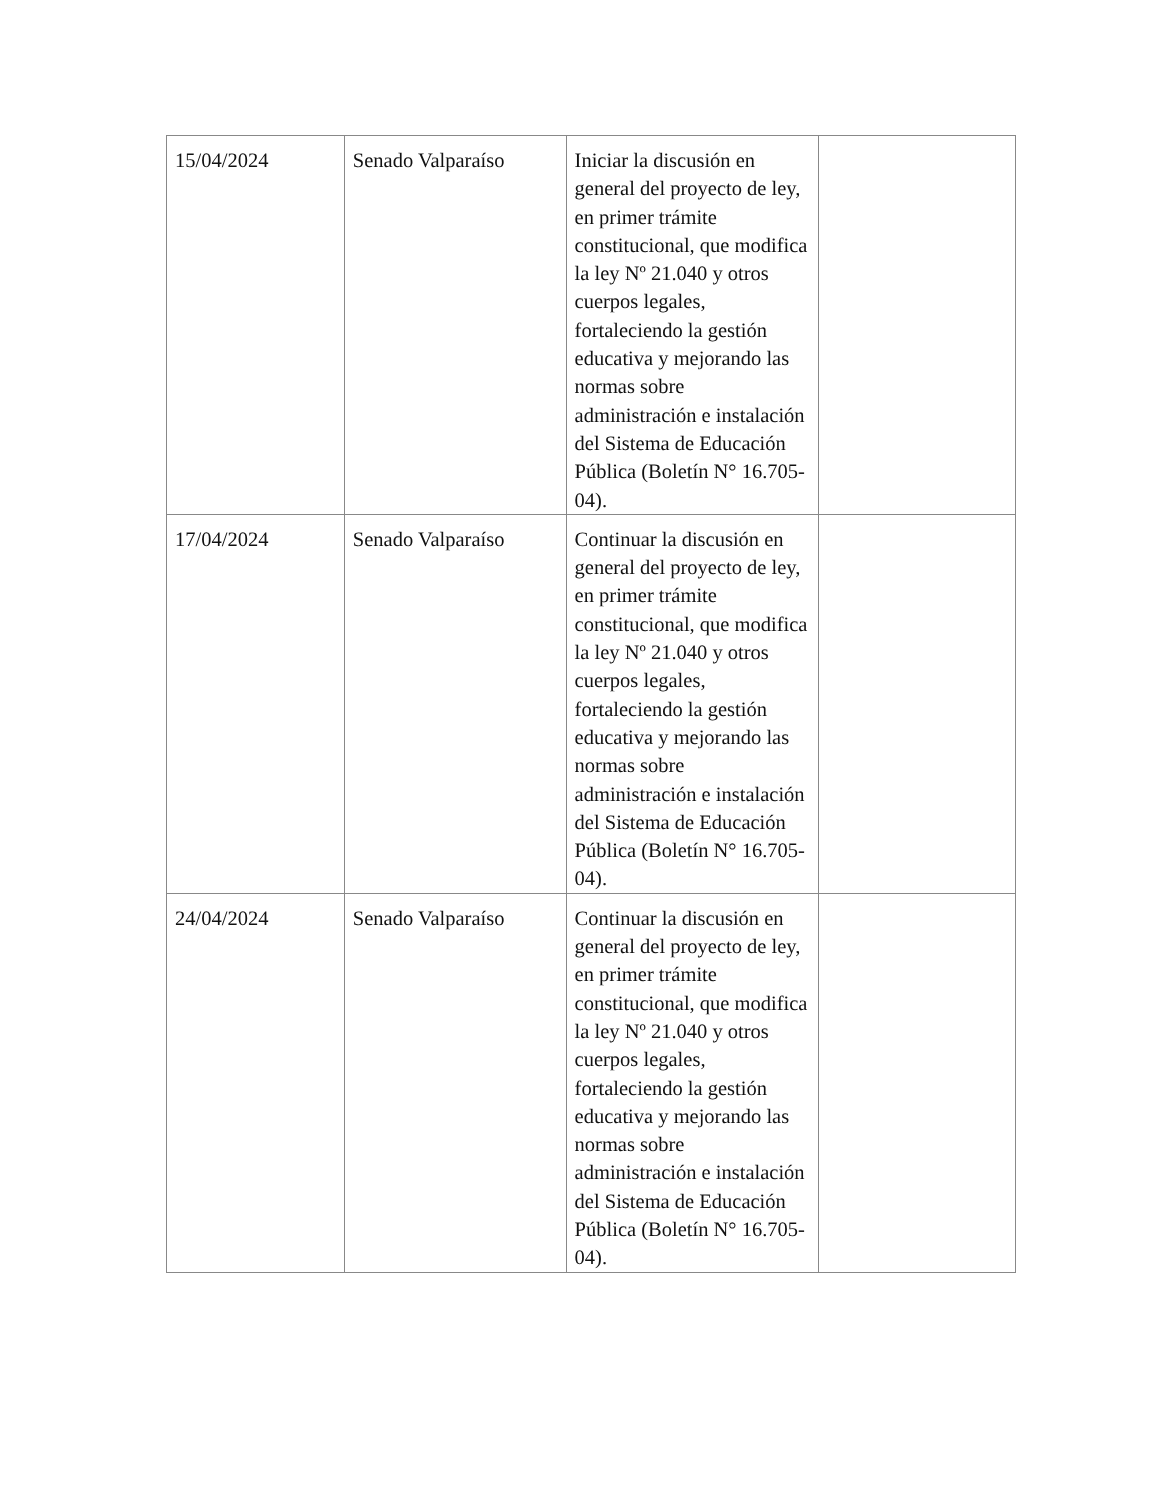| 15/04/2024 | Senado Valparaíso | Iniciar la discusión en general del proyecto de ley, en primer trámite constitucional, que modifica la ley Nº 21.040 y otros cuerpos legales, fortaleciendo la gestión educativa y mejorando las normas sobre administración e instalación del Sistema de Educación Pública (Boletín N° 16.705-04). | |
| 17/04/2024 | Senado Valparaíso | Continuar la discusión en general del proyecto de ley, en primer trámite constitucional, que modifica la ley Nº 21.040 y otros cuerpos legales, fortaleciendo la gestión educativa y mejorando las normas sobre administración e instalación del Sistema de Educación Pública (Boletín N° 16.705-04). | |
| 24/04/2024 | Senado Valparaíso | Continuar la discusión en general del proyecto de ley, en primer trámite constitucional, que modifica la ley Nº 21.040 y otros cuerpos legales, fortaleciendo la gestión educativa y mejorando las normas sobre administración e instalación del Sistema de Educación Pública (Boletín N° 16.705-04). | |